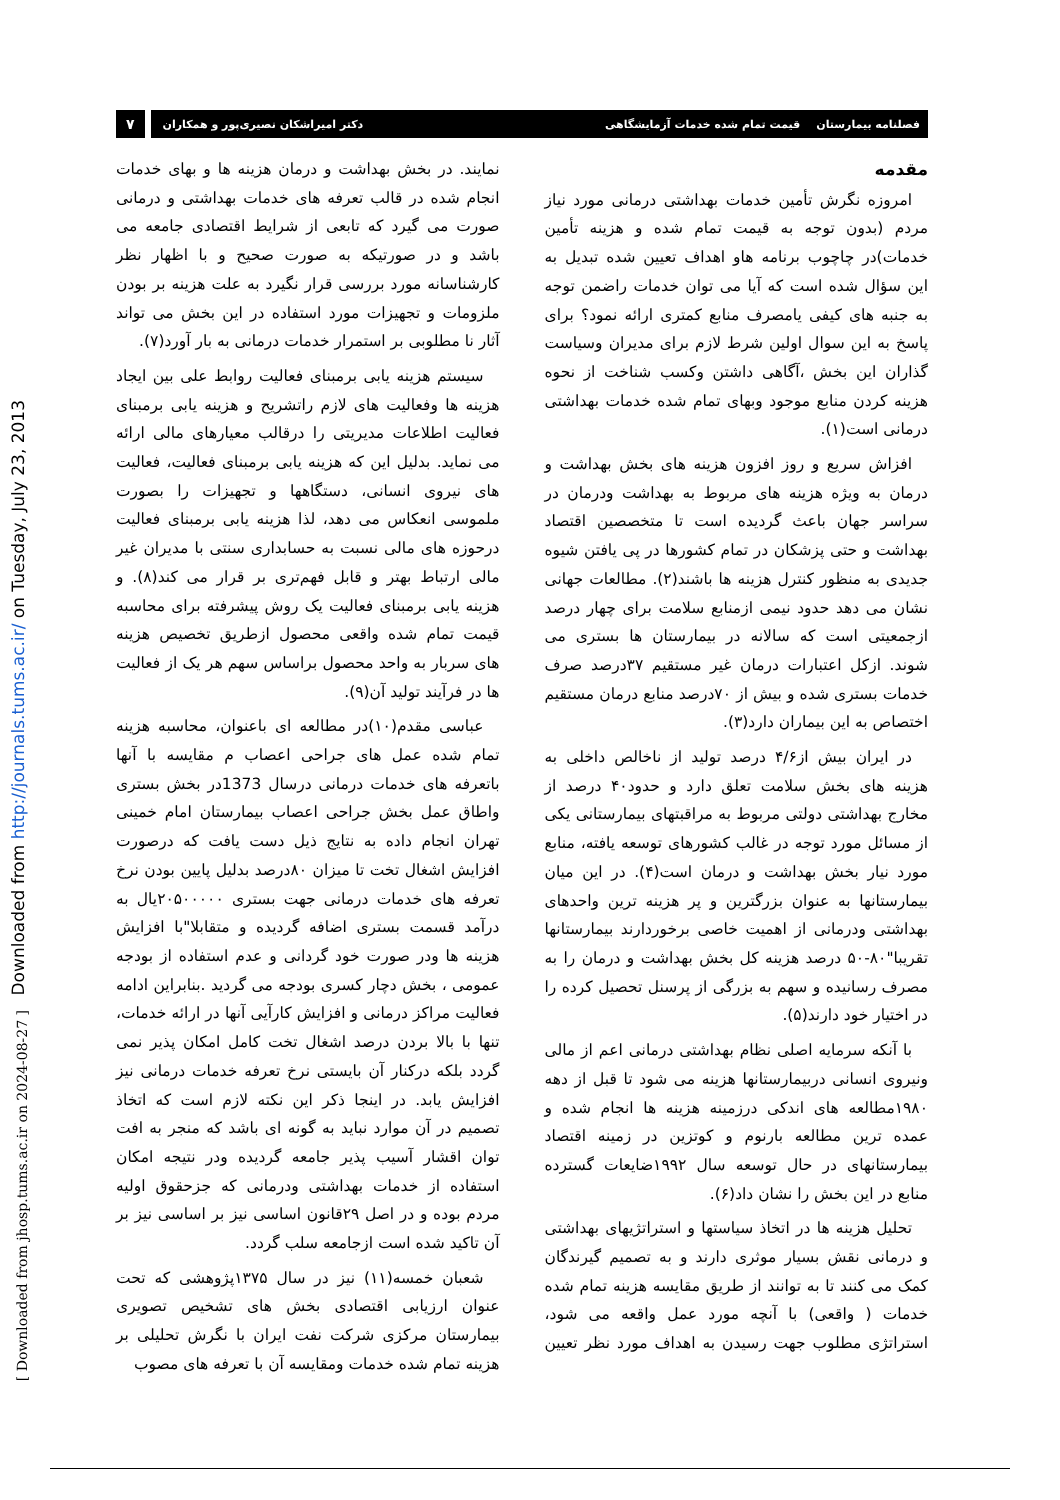Downloaded from http://journals.tums.ac.ir/ on Tuesday, July 23, 2013
[ Downloaded from jhosp.tums.ac.ir on 2024-08-27 ]
فصلنامه بیمارستان قیمت تمام شده خدمات آزمایشگاهی دکتر امیراشکان نصیری‌پور و همکاران ۷
مقدمه
امروزه نگرش تأمین خدمات بهداشتی درمانی مورد نیاز مردم (بدون توجه به قیمت تمام شده و هزینه تأمین خدمات)در چاچوب برنامه هاو اهداف تعیین شده تبدیل به این سؤال شده است که آیا می توان خدمات راضمن توجه به جنبه های کیفی یامصرف منابع کمتری ارائه نمود؟ برای پاسخ به این سوال اولین شرط لازم برای مدیران وسیاست گذاران این بخش ،آگاهی داشتن وکسب شناخت از نحوه هزینه کردن منابع موجود وبهای تمام شده خدمات بهداشتی درمانی است(۱).
افزاش سریع و روز افزون هزینه های بخش بهداشت و درمان به ویژه هزینه های مربوط به بهداشت ودرمان در سراسر جهان باعث گردیده است تا متخصصین اقتصاد بهداشت و حتی پزشکان در تمام کشورها در پی یافتن شیوه جدیدی به منظور کنترل هزینه ها باشند(۲). مطالعات جهانی نشان می دهد حدود نیمی ازمنابع سلامت برای چهار درصد ازجمعیتی است که سالانه در بیمارستان ها بستری می شوند. ازکل اعتبارات درمان غیر مستقیم ۳۷درصد صرف خدمات بستری شده و بیش از ۷۰درصد منابع درمان مستقیم اختصاص به این بیماران دارد(۳).
در ایران بیش از۴/۶ درصد تولید از ناخالص داخلی به هزینه های بخش سلامت تعلق دارد و حدود۴۰ درصد از مخارج بهداشتی دولتی مربوط به مراقبتهای بیمارستانی یکی از مسائل مورد توجه در غالب کشورهای توسعه یافته، منابع مورد نیار بخش بهداشت و درمان است(۴). در این میان بیمارستانها به عنوان بزرگترین و پر هزینه ترین واحدهای بهداشتی ودرمانی از اهمیت خاصی برخوردارند بیمارستانها تقریبا"۸۰-۵۰ درصد هزینه کل بخش بهداشت و درمان را به مصرف رسانیده و سهم به بزرگی از پرسنل تحصیل کرده را در اختیار خود دارند(۵).
با آنکه سرمایه اصلی نظام بهداشتی درمانی اعم از مالی ونیروی انسانی دربیمارستانها هزینه می شود تا قبل از دهه ۱۹۸۰مطالعه های اندکی درزمینه هزینه ها انجام شده و عمده ترین مطالعه بارنوم و کوتزین در زمینه اقتصاد بیمارستانهای در حال توسعه سال ۱۹۹۲ضایعات گسترده منابع در این بخش را نشان داد(۶).
تحلیل هزینه ها در اتخاذ سیاستها و استراتژیهای بهداشتی و درمانی نقش بسیار موثری دارند و به تصمیم گیرندگان کمک می کنند تا به توانند از طریق مقایسه هزینه تمام شده خدمات ( واقعی) با آنچه مورد عمل واقعه می شود، استراتژی مطلوب جهت رسیدن به اهداف مورد نظر تعیین نمایند. در بخش بهداشت و درمان هزینه ها و بهای خدمات انجام شده در قالب تعرفه های خدمات بهداشتی و درمانی صورت می گیرد که تابعی از شرایط اقتصادی جامعه می باشد و در صورتیکه به صورت صحیح و با اظهار نظر کارشناسانه مورد بررسی قرار نگیرد به علت هزینه بر بودن ملزومات و تجهیزات مورد استفاده در این بخش می تواند آثار نا مطلوبی بر استمرار خدمات درمانی به بار آورد(۷).
سیستم هزینه یابی برمبنای فعالیت روابط علی بین ایجاد هزینه ها وفعالیت های لازم راتشریح و هزینه یابی برمبنای فعالیت اطلاعات مدیریتی را درقالب معیارهای مالی ارائه می نماید. بدلیل این که هزینه یابی برمبنای فعالیت، فعالیت های نیروی انسانی، دستگاهها و تجهیزات را بصورت ملموسی انعکاس می دهد، لذا هزینه یابی برمبنای فعالیت درحوزه های مالی نسبت به حسابداری سنتی با مدیران غیر مالی ارتباط بهتر و قابل فهم‌تری بر قرار می کند(۸). و هزینه یابی برمبنای فعالیت یک روش پیشرفته برای محاسبه قیمت تمام شده واقعی محصول ازطریق تخصیص هزینه های سربار به واحد محصول براساس سهم هر یک از فعالیت ها در فرآیند تولید آن(۹).
عباسی مقدم(۱۰)در مطالعه ای باعنوان، محاسبه هزینه تمام شده عمل های جراحی اعصاب م مقایسه با آنها باتعرفه های خدمات درمانی درسال 1373در بخش بستری واطاق عمل بخش جراحی اعصاب بیمارستان امام خمینی تهران انجام داده به نتایج ذیل دست یافت که درصورت افزایش اشغال تخت تا میزان ۸۰درصد بدلیل پایین بودن نرخ تعرفه های خدمات درمانی جهت بستری ۲۰۵۰۰۰۰۰یال به درآمد قسمت بستری اضافه گردیده و متقابلا"با افزایش هزینه ها ودر صورت خود گردانی و عدم استفاده از بودجه عمومی ، بخش دچار کسری بودجه می گردید .بنابراین ادامه فعالیت مراکز درمانی و افزایش کارآیی آنها در ارائه خدمات، تنها با بالا بردن درصد اشغال تخت کامل امکان پذیر نمی گردد بلکه درکنار آن بایستی نرخ تعرفه خدمات درمانی نیز افزایش یابد. در اینجا ذکر این نکته لازم است که اتخاذ تصمیم در آن موارد نباید به گونه ای باشد که منجر به افت توان اقشار آسیب پذیر جامعه گردیده ودر نتیجه امکان استفاده از خدمات بهداشتی ودرمانی که جزحقوق اولیه مردم بوده و در اصل ۲۹قانون اساسی نیز بر اساسی نیز بر آن تاکید شده است ازجامعه سلب گردد.
شعبان خمسه(۱۱) نیز در سال ۱۳۷۵پژوهشی که تحت عنوان ارزیابی اقتصادی بخش های تشخیص تصویری بیمارستان مرکزی شرکت نفت ایران با نگرش تحلیلی بر هزینه تمام شده خدمات ومقایسه آن با تعرفه های مصوب